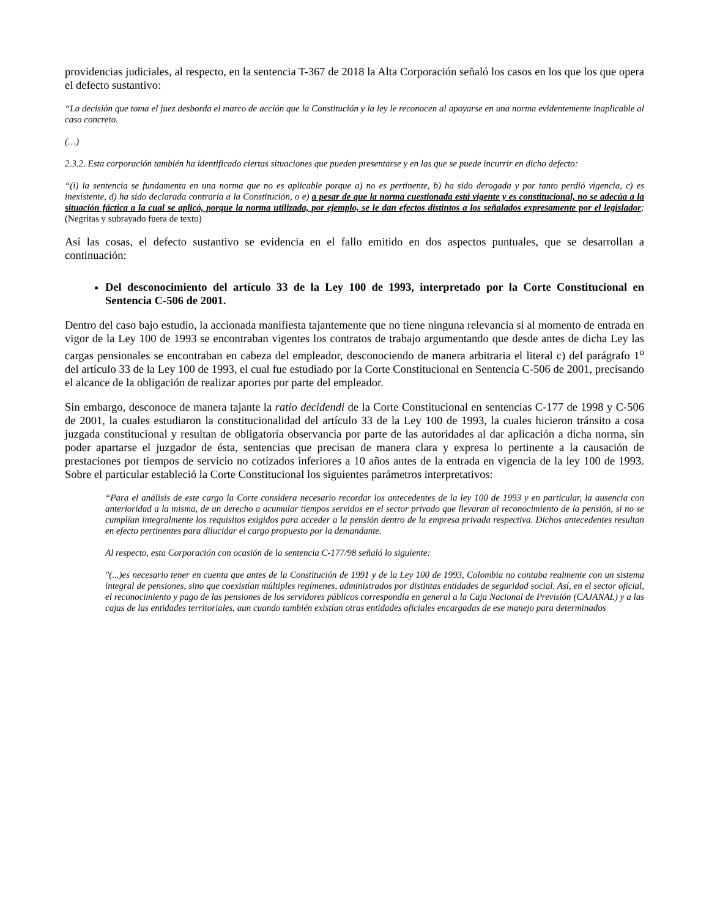providencias judiciales, al respecto, en la sentencia T-367 de 2018 la Alta Corporación señaló los casos en los que los que opera el defecto sustantivo:
“La decisión que toma el juez desborda el marco de acción que la Constitución y la ley le reconocen al apoyarse en una norma evidentemente inaplicable al caso concreto.
(…)
2.3.2. Esta corporación también ha identificado ciertas situaciones que pueden presentarse y en las que se puede incurrir en dicho defecto:
“(i) la sentencia se fundamenta en una norma que no es aplicable porque a) no es pertinente, b) ha sido derogada y por tanto perdió vigencia, c) es inexistente, d) ha sido declarada contraria a la Constitución, o e) a pesar de que la norma cuestionada está vigente y es constitucional, no se adecúa a la situación fáctica a la cual se aplicó, porque la norma utilizada, por ejemplo, se le dan efectos distintos a los señalados expresamente por el legislador; (Negritas y subrayado fuera de texto)
Así las cosas, el defecto sustantivo se evidencia en el fallo emitido en dos aspectos puntuales, que se desarrollan a continuación:
Del desconocimiento del artículo 33 de la Ley 100 de 1993, interpretado por la Corte Constitucional en Sentencia C-506 de 2001.
Dentro del caso bajo estudio, la accionada manifiesta tajantemente que no tiene ninguna relevancia si al momento de entrada en vigor de la Ley 100 de 1993 se encontraban vigentes los contratos de trabajo argumentando que desde antes de dicha Ley las cargas pensionales se encontraban en cabeza del empleador, desconociendo de manera arbitraria el literal c) del parágrafo 1<sup>o</sup> del artículo 33 de la Ley 100 de 1993, el cual fue estudiado por la Corte Constitucional en Sentencia C-506 de 2001, precisando el alcance de la obligación de realizar aportes por parte del empleador.
Sin embargo, desconoce de manera tajante la ratio decidendi de la Corte Constitucional en sentencias C-177 de 1998 y C-506 de 2001, la cuales estudiaron la constitucionalidad del artículo 33 de la Ley 100 de 1993, la cuales hicieron tránsito a cosa juzgada constitucional y resultan de obligatoria observancia por parte de las autoridades al dar aplicación a dicha norma, sin poder apartarse el juzgador de ésta, sentencias que precisan de manera clara y expresa lo pertinente a la causación de prestaciones por tiempos de servicio no cotizados inferiores a 10 años antes de la entrada en vigencia de la ley 100 de 1993. Sobre el particular estableció la Corte Constitucional los siguientes parámetros interpretativos:
“Para el análisis de este cargo la Corte considera necesario recordar los antecedentes de la ley 100 de 1993 y en particular, la ausencia con anterioridad a la misma, de un derecho a acumular tiempos servidos en el sector privado que llevaran al reconocimiento de la pensión, si no se cumplían integralmente los requisitos exigidos para acceder a la pensión dentro de la empresa privada respectiva. Dichos antecedentes resultan en efecto pertinentes para dilucidar el cargo propuesto por la demandante.
Al respecto, esta Corporación con ocasión de la sentencia C-177/98 señaló lo siguiente:
"(...)es necesario tener en cuenta que antes de la Constitución de 1991 y de la Ley 100 de 1993, Colombia no contaba realmente con un sistema integral de pensiones, sino que coexistían múltiples regímenes, administrados por distintas entidades de seguridad social. Así, en el sector oficial, el reconocimiento y pago de las pensiones de los servidores públicos correspondía en general a la Caja Nacional de Previsión (CAJANAL) y a las cajas de las entidades territoriales, aun cuando también existían otras entidades oficiales encargadas de ese manejo para determinados